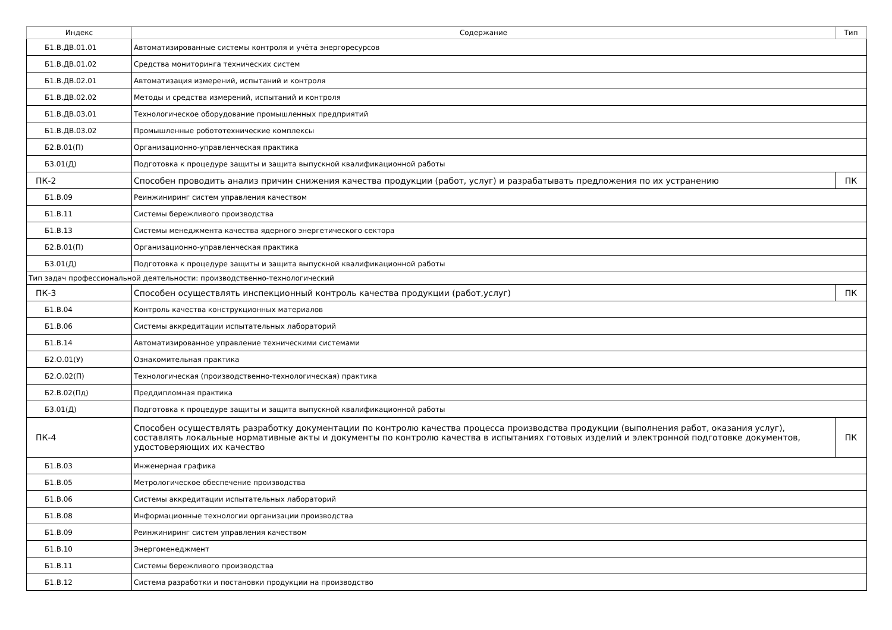| Индекс | Содержание | Тип |
| --- | --- | --- |
| Б1.В.ДВ.01.01 | Автоматизированные системы контроля и учёта энергоресурсов | |
| Б1.В.ДВ.01.02 | Средства мониторинга технических систем | |
| Б1.В.ДВ.02.01 | Автоматизация измерений, испытаний и контроля | |
| Б1.В.ДВ.02.02 | Методы и средства измерений, испытаний и контроля | |
| Б1.В.ДВ.03.01 | Технологическое оборудование промышленных предприятий | |
| Б1.В.ДВ.03.02 | Промышленные робототехнические комплексы | |
| Б2.В.01(П) | Организационно-управленческая практика | |
| Б3.01(Д) | Подготовка к процедуре защиты и защита выпускной квалификационной работы | |
| ПК-2 | Способен проводить анализ причин снижения качества продукции (работ, услуг) и разрабатывать предложения по их устранению | ПК |
| Б1.В.09 | Реинжиниринг систем управления качеством | |
| Б1.В.11 | Системы бережливого производства | |
| Б1.В.13 | Системы менеджмента качества ядерного энергетического сектора | |
| Б2.В.01(П) | Организационно-управленческая практика | |
| Б3.01(Д) | Подготовка к процедуре защиты и защита выпускной квалификационной работы | |
| Тип задач профессиональной деятельности: производственно-технологический | | |
| ПК-3 | Способен осуществлять инспекционный контроль качества продукции (работ,услуг) | ПК |
| Б1.В.04 | Контроль качества конструкционных материалов | |
| Б1.В.06 | Системы аккредитации испытательных лабораторий | |
| Б1.В.14 | Автоматизированное управление техническими системами | |
| Б2.О.01(У) | Ознакомительная практика | |
| Б2.О.02(П) | Технологическая (производственно-технологическая) практика | |
| Б2.В.02(Пд) | Преддипломная практика | |
| Б3.01(Д) | Подготовка к процедуре защиты и защита выпускной квалификационной работы | |
| ПК-4 | Способен осуществлять разработку документации по контролю качества процесса производства продукции (выполнения работ, оказания услуг), составлять локальные нормативные акты и документы по контролю качества в испытаниях готовых изделий и электронной подготовке документов, удостоверяющих их качество | ПК |
| Б1.В.03 | Инженерная графика | |
| Б1.В.05 | Метрологическое обеспечение производства | |
| Б1.В.06 | Системы аккредитации испытательных лабораторий | |
| Б1.В.08 | Информационные технологии организации производства | |
| Б1.В.09 | Реинжиниринг систем управления качеством | |
| Б1.В.10 | Энергоменеджмент | |
| Б1.В.11 | Системы бережливого производства | |
| Б1.В.12 | Система разработки и постановки продукции на производство | |